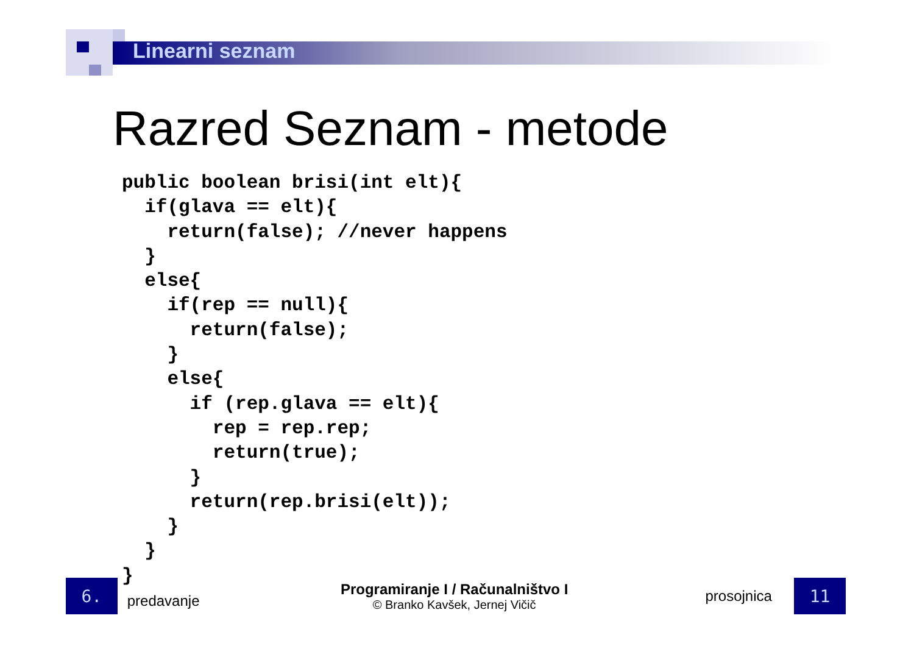Linearni seznam
Razred Seznam - metode
public boolean brisi(int elt){
  if(glava == elt){
    return(false); //never happens
  }
  else{
    if(rep == null){
      return(false);
    }
    else{
      if (rep.glava == elt){
        rep = rep.rep;
        return(true);
      }
      return(rep.brisi(elt));
    }
  }
}
6.
predavanje
Programiranje I / Računalništvo I
© Branko Kavšek, Jernej Vičič
prosojnica
11